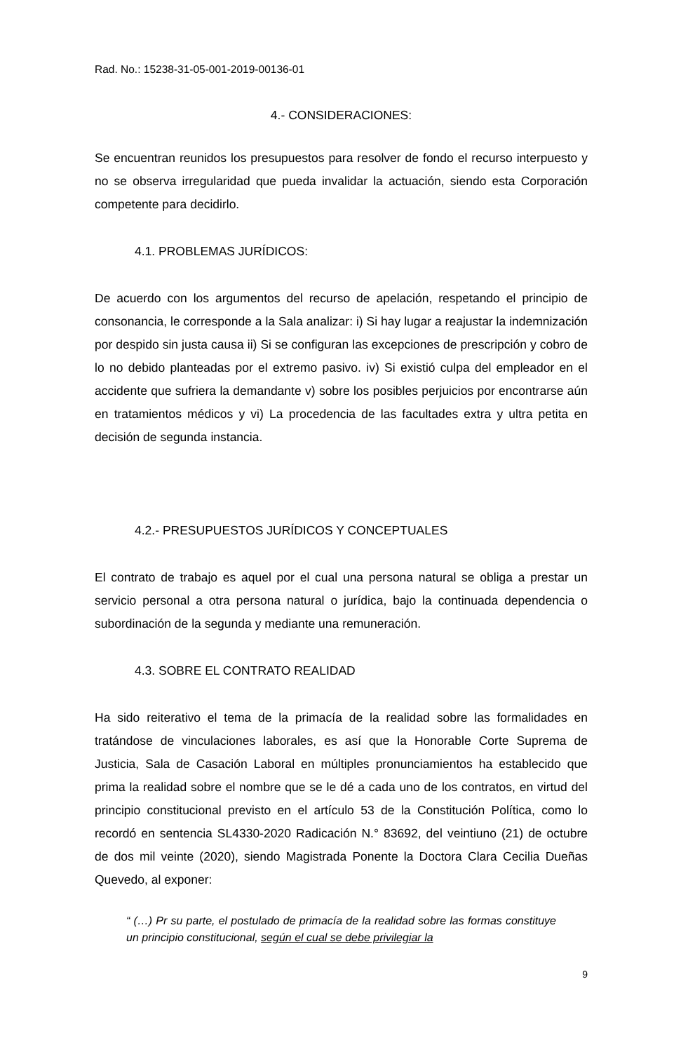Rad. No.: 15238-31-05-001-2019-00136-01
4.- CONSIDERACIONES:
Se encuentran reunidos los presupuestos para resolver de fondo el recurso interpuesto y no se observa irregularidad que pueda invalidar la actuación, siendo esta Corporación competente para decidirlo.
4.1. PROBLEMAS JURÍDICOS:
De acuerdo con los argumentos del recurso de apelación, respetando el principio de consonancia, le corresponde a la Sala analizar: i) Si hay lugar a reajustar la indemnización por despido sin justa causa ii) Si se configuran las excepciones de prescripción y cobro de lo no debido planteadas por el extremo pasivo. iv) Si existió culpa del empleador en el accidente que sufriera la demandante v) sobre los posibles perjuicios por encontrarse aún en tratamientos médicos y vi) La procedencia de las facultades extra y ultra petita en decisión de segunda instancia.
4.2.- PRESUPUESTOS JURÍDICOS Y CONCEPTUALES
El contrato de trabajo es aquel por el cual una persona natural se obliga a prestar un servicio personal a otra persona natural o jurídica, bajo la continuada dependencia o subordinación de la segunda y mediante una remuneración.
4.3. SOBRE EL CONTRATO REALIDAD
Ha sido reiterativo el tema de la primacía de la realidad sobre las formalidades en tratándose de vinculaciones laborales, es así que la Honorable Corte Suprema de Justicia, Sala de Casación Laboral en múltiples pronunciamientos ha establecido que prima la realidad sobre el nombre que se le dé a cada uno de los contratos, en virtud del principio constitucional previsto en el artículo 53 de la Constitución Política, como lo recordó en sentencia SL4330-2020 Radicación N.° 83692, del veintiuno (21) de octubre de dos mil veinte (2020), siendo Magistrada Ponente la Doctora Clara Cecilia Dueñas Quevedo, al exponer:
“ (…) Pr su parte, el postulado de primacía de la realidad sobre las formas constituye un principio constitucional, según el cual se debe privilegiar la
9